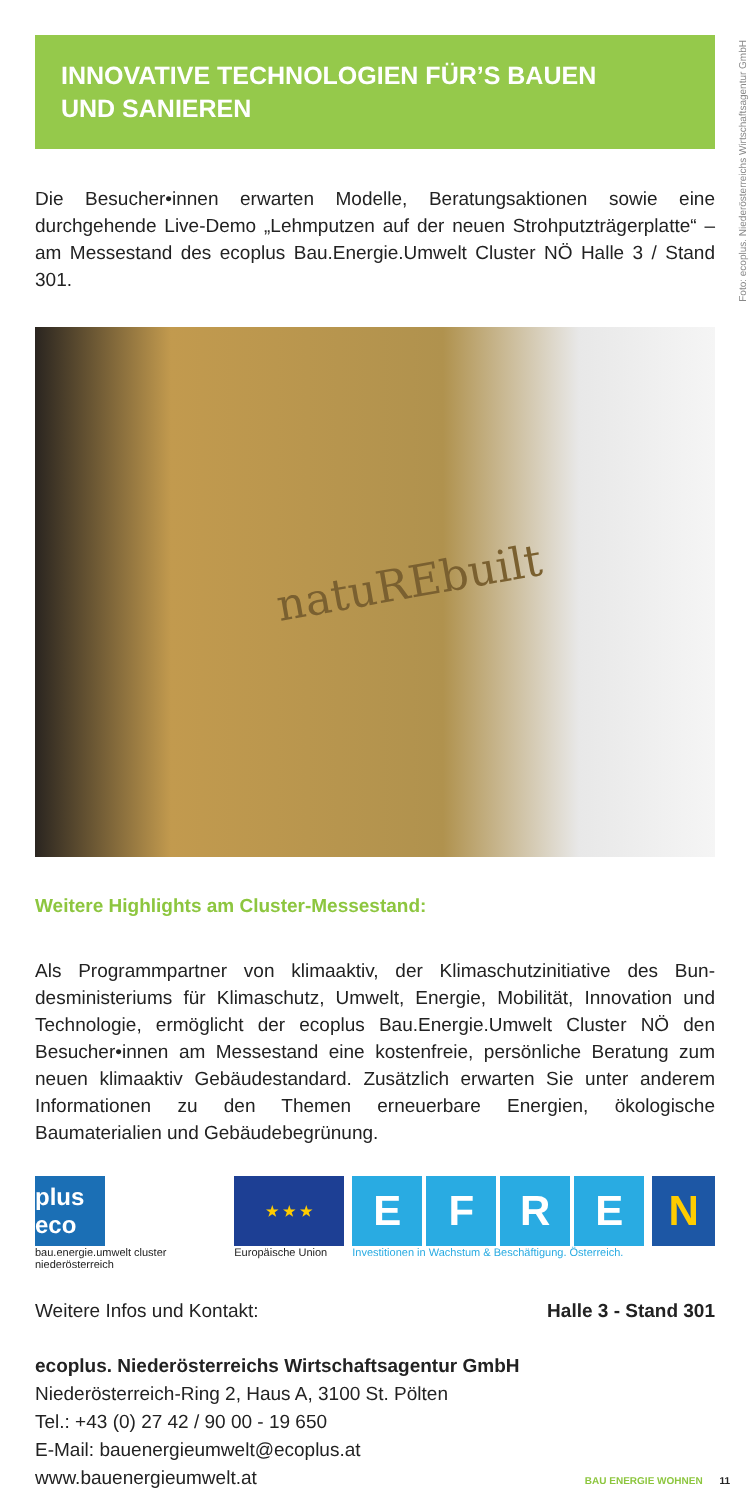Foto: ecoplus. Niederösterreichs Wirtschaftsagentur GmbH
INNOVATIVE TECHNOLOGIEN FÜR’S BAUEN
UND SANIEREN
Die Besucher•innen erwarten Modelle, Beratungsaktionen sowie eine durchgehende Live-Demo „Lehmputzen auf der neuen Strohputzträger­platte“ – am Messestand des ecoplus Bau.Energie.Umwelt Cluster NÖ Halle 3 / Stand 301.
natuREbuilt
Weitere Highlights am Cluster-Messestand:
Als Programmpartner von klimaaktiv, der Klimaschutzinitiative des Bun­desministeriums für Klimaschutz, Umwelt, Energie, Mobilität, Innovation und Technologie, ermöglicht der ecoplus Bau.Energie.Umwelt Cluster NÖ den Besucher•innen am Messestand eine kostenfreie, persönliche Beratung zum neuen klimaaktiv Gebäudestandard. Zusätzlich erwarten Sie unter anderem Informationen zu den Themen erneuerbare Energien, ökologische Baumaterialien und Gebäudebegrünung.
plus eco
bau.energie.umwelt cluster niederösterreich
★ ★ ★
Europäische Union
E F R E
Investitionen in Wachstum & Beschäftigung. Österreich.
N
Weitere Infos und Kontakt: Halle 3 - Stand 301
ecoplus. Niederösterreichs Wirtschaftsagentur GmbH
Niederösterreich-Ring 2, Haus A, 3100 St. Pölten
Tel.: +43 (0) 27 42 / 90 00 - 19 650
E-Mail: bauenergieumwelt@ecoplus.at
www.bauenergieumwelt.at
BAU ENERGIE WOHNEN 11